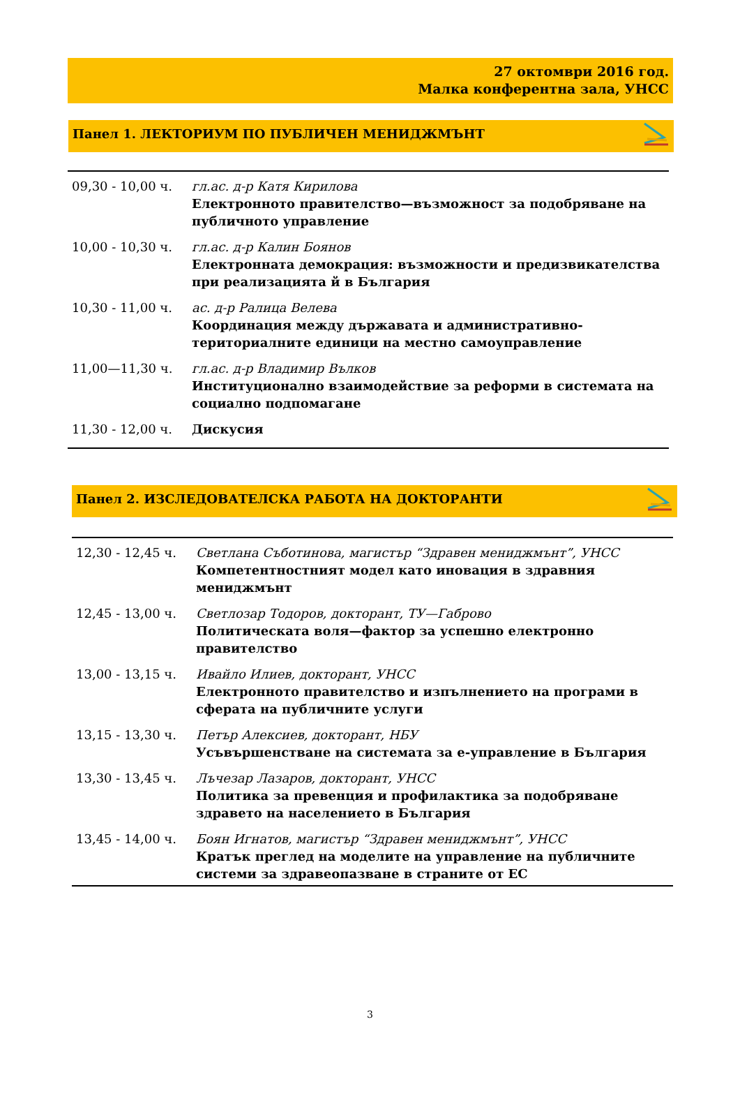27 октомври 2016 год.
Малка конферентна зала, УНСС
Панел 1. ЛЕКТОРИУМ ПО ПУБЛИЧЕН МЕНИДЖМЪНТ
| 09,30 - 10,00 ч. | гл.ас. д-р Катя Кирилова Електронното правителство—възможност за подобряване на публичното управление |
| 10,00 - 10,30 ч. | гл.ас. д-р Калин Боянов Електронната демокрация: възможности и предизвикателства при реализацията й в България |
| 10,30 - 11,00 ч. | ас. д-р Ралица Велева Координация между държавата и административно-териториалните единици на местно самоуправление |
| 11,00—11,30 ч. | гл.ас. д-р Владимир Вълков Институционално взаимодействие за реформи в системата на социално подпомагане |
| 11,30 - 12,00 ч. | Дискусия |
Панел 2. ИЗСЛЕДОВАТЕЛСКА РАБОТА НА ДОКТОРАНТИ
| 12,30 - 12,45 ч. | Светлана Съботинова, магистър “Здравен мениджмънт”, УНСС Компетентностният модел като иновация в здравния мениджмънт |
| 12,45 - 13,00 ч. | Светлозар Тодоров, докторант, ТУ—Габрово Политическата воля—фактор за успешно електронно правителство |
| 13,00 - 13,15 ч. | Ивайло Илиев, докторант, УНСС Електронното правителство и изпълнението на програми в сферата на публичните услуги |
| 13,15 - 13,30 ч. | Петър Алексиев, докторант, НБУ Усъвършенстване на системата за е-управление в България |
| 13,30 - 13,45 ч. | Лъчезар Лазаров, докторант, УНСС Политика за превенция и профилактика за подобряване здравето на населението в България |
| 13,45 - 14,00 ч. | Боян Игнатов, магистър “Здравен мениджмънт”, УНСС Кратък преглед на моделите на управление на публичните системи за здравеопазване в страните от ЕС |
3